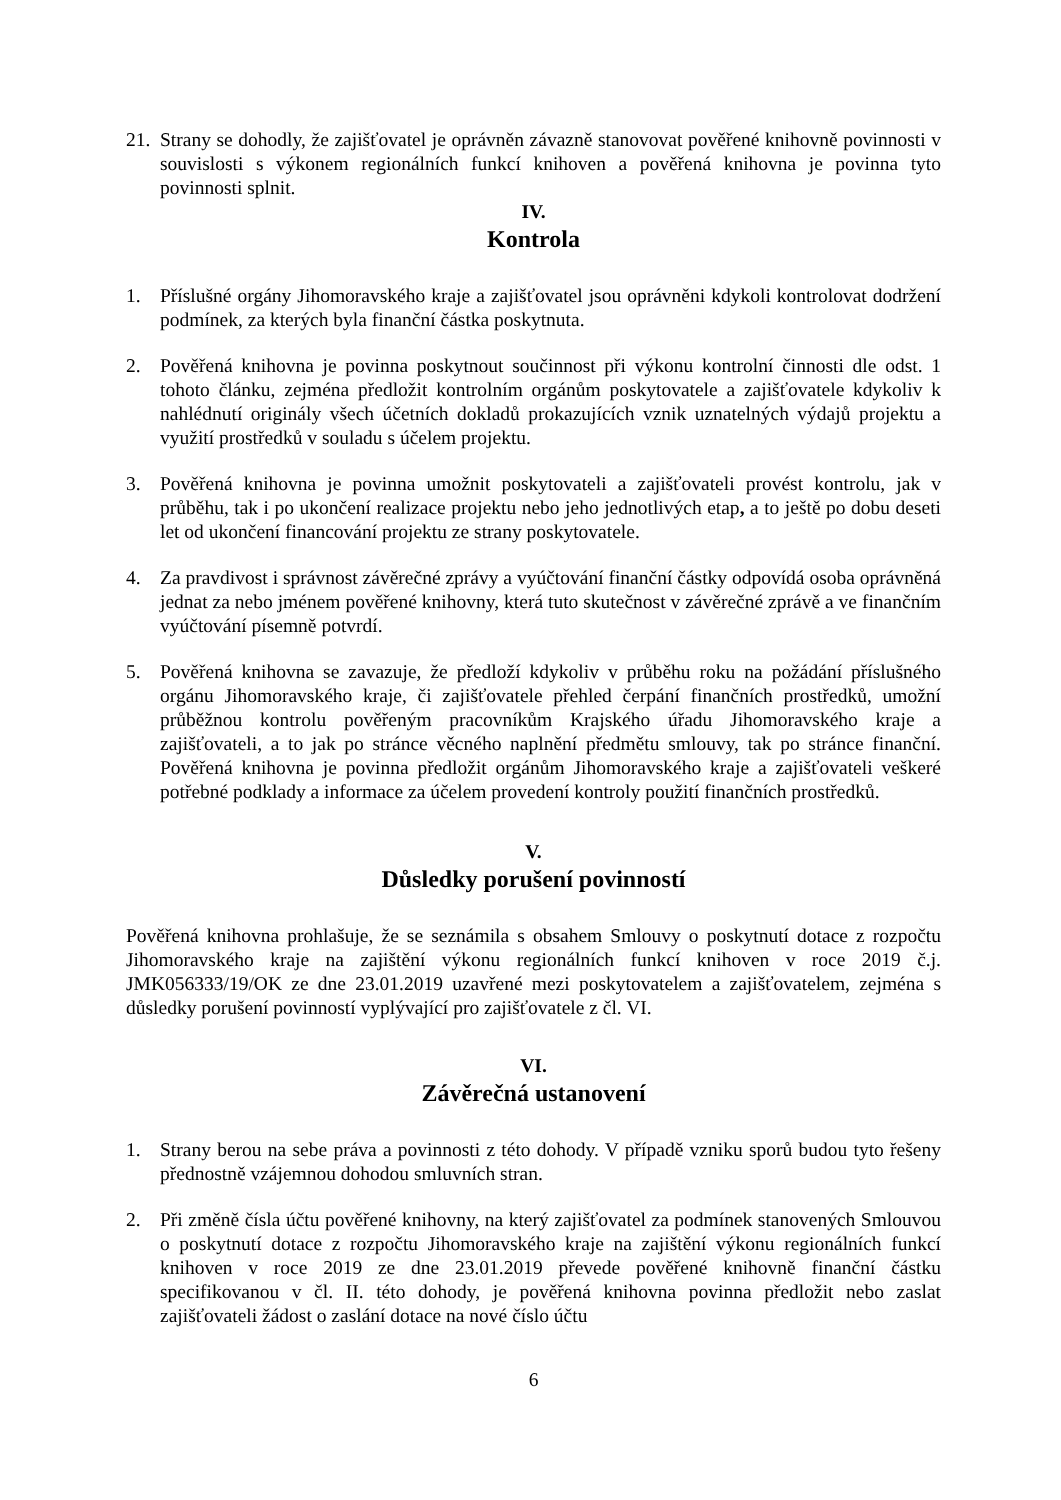21. Strany se dohodly, že zajišťovatel je oprávněn závazně stanovovat pověřené knihovně povinnosti v souvislosti s výkonem regionálních funkcí knihoven a pověřená knihovna je povinna tyto povinnosti splnit.
IV.
Kontrola
1. Příslušné orgány Jihomoravského kraje a zajišťovatel jsou oprávněni kdykoli kontrolovat dodržení podmínek, za kterých byla finanční částka poskytnuta.
2. Pověřená knihovna je povinna poskytnout součinnost při výkonu kontrolní činnosti dle odst. 1 tohoto článku, zejména předložit kontrolním orgánům poskytovatele a zajišťovatele kdykoliv k nahlédnutí originály všech účetních dokladů prokazujících vznik uznatelných výdajů projektu a využití prostředků v souladu s účelem projektu.
3. Pověřená knihovna je povinna umožnit poskytovateli a zajišťovateli provést kontrolu, jak v průběhu, tak i po ukončení realizace projektu nebo jeho jednotlivých etap, a to ještě po dobu deseti let od ukončení financování projektu ze strany poskytovatele.
4. Za pravdivost i správnost závěrečné zprávy a vyúčtování finanční částky odpovídá osoba oprávněná jednat za nebo jménem pověřené knihovny, která tuto skutečnost v závěrečné zprávě a ve finančním vyúčtování písemně potvrdí.
5. Pověřená knihovna se zavazuje, že předloží kdykoliv v průběhu roku na požádání příslušného orgánu Jihomoravského kraje, či zajišťovatele přehled čerpání finančních prostředků, umožní průběžnou kontrolu pověřeným pracovníkům Krajského úřadu Jihomoravského kraje a zajišťovateli, a to jak po stránce věcného naplnění předmětu smlouvy, tak po stránce finanční. Pověřená knihovna je povinna předložit orgánům Jihomoravského kraje a zajišťovateli veškeré potřebné podklady a informace za účelem provedení kontroly použití finančních prostředků.
V.
Důsledky porušení povinností
Pověřená knihovna prohlašuje, že se seznámila s obsahem Smlouvy o poskytnutí dotace z rozpočtu Jihomoravského kraje na zajištění výkonu regionálních funkcí knihoven v roce 2019 č.j. JMK056333/19/OK ze dne 23.01.2019 uzavřené mezi poskytovatelem a zajišťovatelem, zejména s důsledky porušení povinností vyplývající pro zajišťovatele z čl. VI.
VI.
Závěrečná ustanovení
1. Strany berou na sebe práva a povinnosti z této dohody. V případě vzniku sporů budou tyto řešeny přednostně vzájemnou dohodou smluvních stran.
2. Při změně čísla účtu pověřené knihovny, na který zajišťovatel za podmínek stanovených Smlouvou o poskytnutí dotace z rozpočtu Jihomoravského kraje na zajištění výkonu regionálních funkcí knihoven v roce 2019 ze dne 23.01.2019 převede pověřené knihovně finanční částku specifikovanou v čl. II. této dohody, je pověřená knihovna povinna předložit nebo zaslat zajišťovateli žádost o zaslání dotace na nové číslo účtu
6